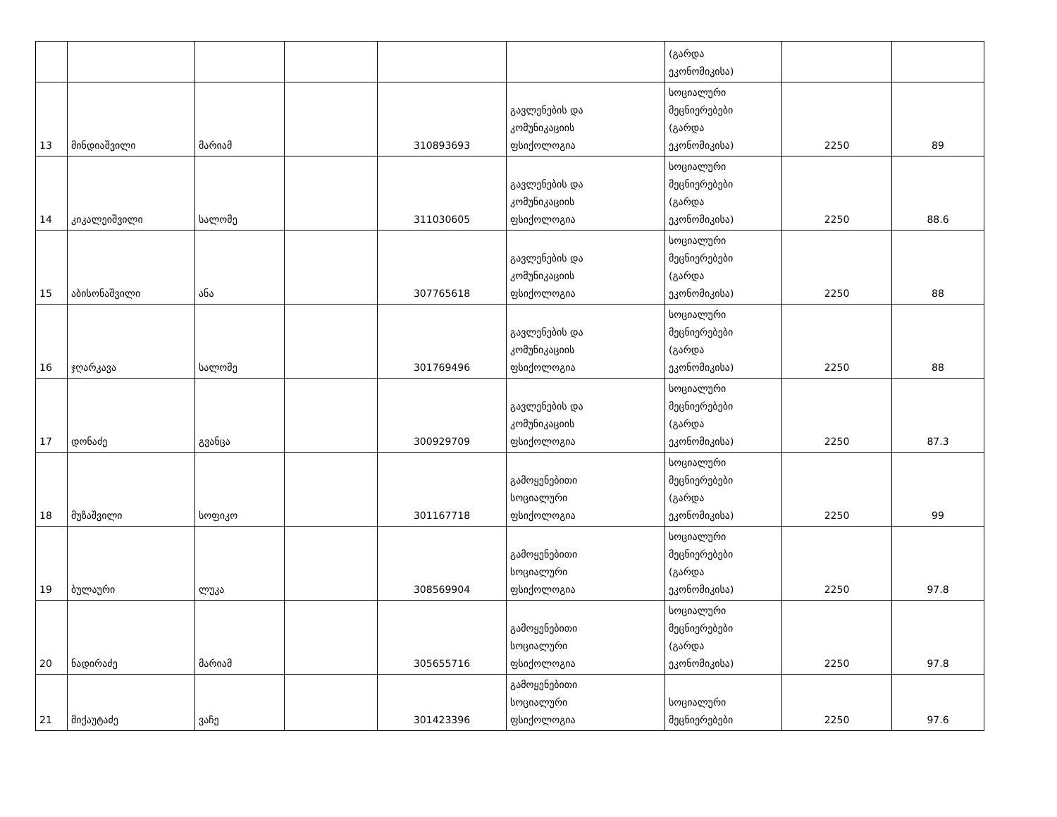| | | | | | | (გარდა ეკონომიკისა) | | |
| 13 | მინდიაშვილი | მარიამ | | 310893693 | გავლენების და კომუნიკაციის ფსიქოლოგია | სოციალური მეცნიერებები (გარდა ეკონომიკისა) | 2250 | 89 |
| 14 | კიკალეიშვილი | სალომე | | 311030605 | გავლენების და კომუნიკაციის ფსიქოლოგია | სოციალური მეცნიერებები (გარდა ეკონომიკისა) | 2250 | 88.6 |
| 15 | აბისონაშვილი | ანა | | 307765618 | გავლენების და კომუნიკაციის ფსიქოლოგია | სოციალური მეცნიერებები (გარდა ეკონომიკისა) | 2250 | 88 |
| 16 | ჯღარკავა | სალომე | | 301769496 | გავლენების და კომუნიკაციის ფსიქოლოგია | სოციალური მეცნიერებები (გარდა ეკონომიკისა) | 2250 | 88 |
| 17 | დონაძე | გვანცა | | 300929709 | გავლენების და კომუნიკაციის ფსიქოლოგია | სოციალური მეცნიერებები (გარდა ეკონომიკისა) | 2250 | 87.3 |
| 18 | მუზაშვილი | სოფიკო | | 301167718 | გამოყენებითი სოციალური ფსიქოლოგია | სოციალური მეცნიერებები (გარდა ეკონომიკისა) | 2250 | 99 |
| 19 | ბულაური | ლუკა | | 308569904 | გამოყენებითი სოციალური ფსიქოლოგია | სოციალური მეცნიერებები (გარდა ეკონომიკისა) | 2250 | 97.8 |
| 20 | ნადირაძე | მარიამ | | 305655716 | გამოყენებითი სოციალური ფსიქოლოგია | სოციალური მეცნიერებები (გარდა ეკონომიკისა) | 2250 | 97.8 |
| 21 | მიქაუტაძე | ვაჩე | | 301423396 | გამოყენებითი სოციალური ფსიქოლოგია | სოციალური მეცნიერებები | 2250 | 97.6 |